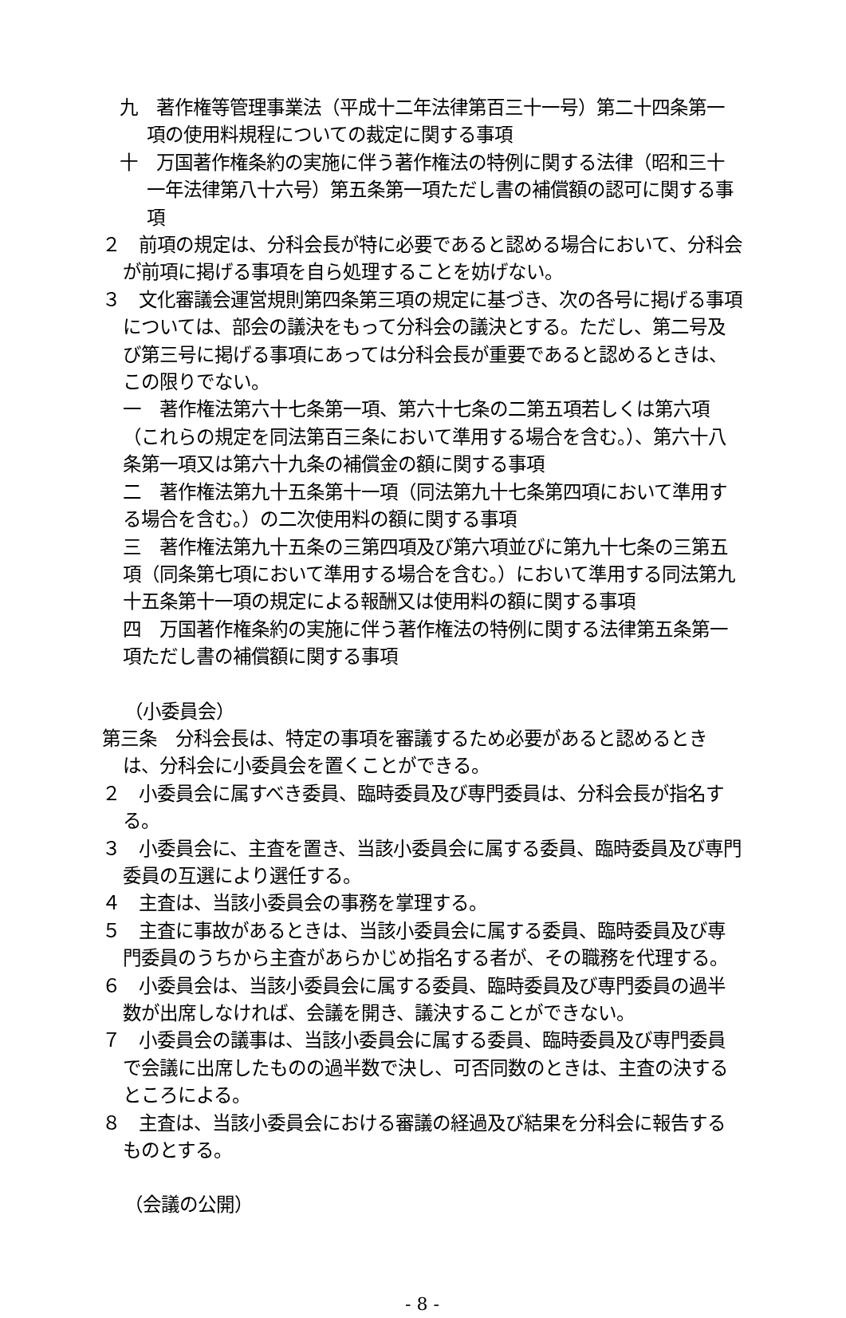九　著作権等管理事業法（平成十二年法律第百三十一号）第二十四条第一項の使用料規程についての裁定に関する事項
十　万国著作権条約の実施に伴う著作権法の特例に関する法律（昭和三十一年法律第八十六号）第五条第一項ただし書の補償額の認可に関する事項
２　前項の規定は、分科会長が特に必要であると認める場合において、分科会が前項に掲げる事項を自ら処理することを妨げない。
３　文化審議会運営規則第四条第三項の規定に基づき、次の各号に掲げる事項については、部会の議決をもって分科会の議決とする。ただし、第二号及び第三号に掲げる事項にあっては分科会長が重要であると認めるときは、この限りでない。
一　著作権法第六十七条第一項、第六十七条の二第五項若しくは第六項（これらの規定を同法第百三条において準用する場合を含む。）、第六十八条第一項又は第六十九条の補償金の額に関する事項
二　著作権法第九十五条第十一項（同法第九十七条第四項において準用する場合を含む。）の二次使用料の額に関する事項
三　著作権法第九十五条の三第四項及び第六項並びに第九十七条の三第五項（同条第七項において準用する場合を含む。）において準用する同法第九十五条第十一項の規定による報酬又は使用料の額に関する事項
四　万国著作権条約の実施に伴う著作権法の特例に関する法律第五条第一項ただし書の補償額に関する事項
（小委員会）
第三条　分科会長は、特定の事項を審議するため必要があると認めるときは、分科会に小委員会を置くことができる。
２　小委員会に属すべき委員、臨時委員及び専門委員は、分科会長が指名する。
３　小委員会に、主査を置き、当該小委員会に属する委員、臨時委員及び専門委員の互選により選任する。
４　主査は、当該小委員会の事務を掌理する。
５　主査に事故があるときは、当該小委員会に属する委員、臨時委員及び専門委員のうちから主査があらかじめ指名する者が、その職務を代理する。
６　小委員会は、当該小委員会に属する委員、臨時委員及び専門委員の過半数が出席しなければ、会議を開き、議決することができない。
７　小委員会の議事は、当該小委員会に属する委員、臨時委員及び専門委員で会議に出席したものの過半数で決し、可否同数のときは、主査の決するところによる。
８　主査は、当該小委員会における審議の経過及び結果を分科会に報告するものとする。
（会議の公開）
- 8 -